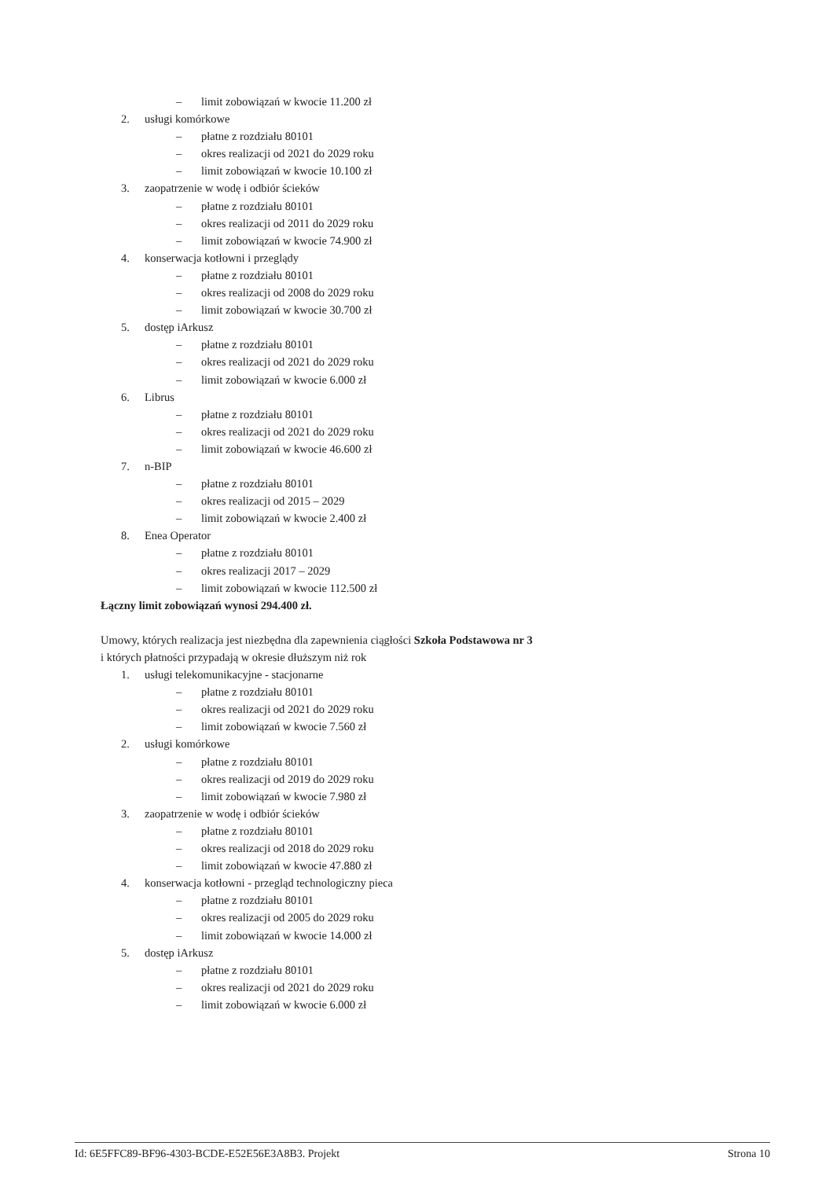– limit zobowiązań w kwocie 11.200 zł
2. usługi komórkowe
– płatne z rozdziału 80101
– okres realizacji od 2021 do 2029 roku
– limit zobowiązań w kwocie 10.100 zł
3. zaopatrzenie w wodę i odbiór ścieków
– płatne z rozdziału 80101
– okres realizacji od 2011 do 2029 roku
– limit zobowiązań w kwocie 74.900 zł
4. konserwacja kotłowni i przeglądy
– płatne z rozdziału 80101
– okres realizacji od 2008 do 2029 roku
– limit zobowiązań w kwocie 30.700 zł
5. dostęp iArkusz
– płatne z rozdziału 80101
– okres realizacji od 2021 do 2029 roku
– limit zobowiązań w kwocie 6.000 zł
6. Librus
– płatne z rozdziału 80101
– okres realizacji od 2021 do 2029 roku
– limit zobowiązań w kwocie 46.600 zł
7. n-BIP
– płatne z rozdziału 80101
– okres realizacji od 2015 – 2029
– limit zobowiązań w kwocie 2.400 zł
8. Enea Operator
– płatne z rozdziału 80101
– okres realizacji 2017 – 2029
– limit zobowiązań w kwocie 112.500 zł
Łączny limit zobowiązań wynosi 294.400 zł.
Umowy, których realizacja jest niezbędna dla zapewnienia ciągłości Szkoła Podstawowa nr 3
i których płatności przypadają w okresie dłuższym niż rok
1. usługi telekomunikacyjne - stacjonarne
– płatne z rozdziału 80101
– okres realizacji od 2021 do 2029 roku
– limit zobowiązań w kwocie 7.560 zł
2. usługi komórkowe
– płatne z rozdziału 80101
– okres realizacji od 2019 do 2029 roku
– limit zobowiązań w kwocie 7.980 zł
3. zaopatrzenie w wodę i odbiór ścieków
– płatne z rozdziału 80101
– okres realizacji od 2018 do 2029 roku
– limit zobowiązań w kwocie 47.880 zł
4. konserwacja kotłowni - przegląd technologiczny pieca
– płatne z rozdziału 80101
– okres realizacji od 2005 do 2029 roku
– limit zobowiązań w kwocie 14.000 zł
5. dostęp iArkusz
– płatne z rozdziału 80101
– okres realizacji od 2021 do 2029 roku
– limit zobowiązań w kwocie 6.000 zł
Id: 6E5FFC89-BF96-4303-BCDE-E52E56E3A8B3. Projekt Strona 10